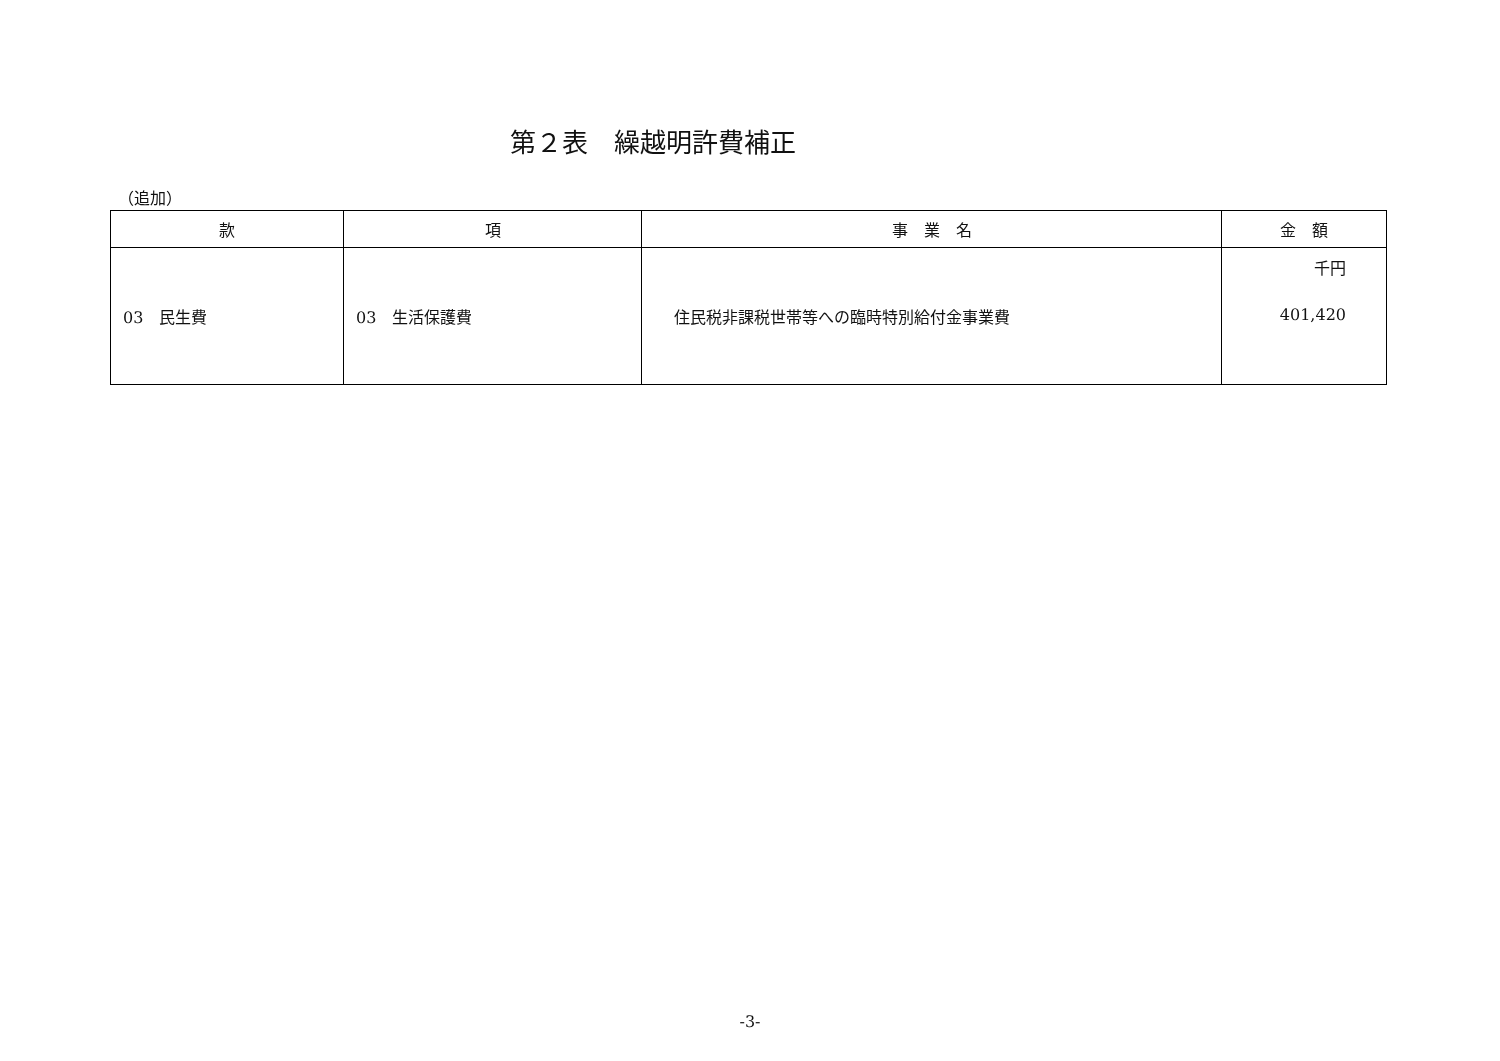第２表　繰越明許費補正
（追加）
| 款 | 項 | 事 業 名 | 金 額 |
| --- | --- | --- | --- |
| 03 民生費 | 03 生活保護費 | 住民税非課税世帯等への臨時特別給付金事業費 | 千円 401,420 |
-3-